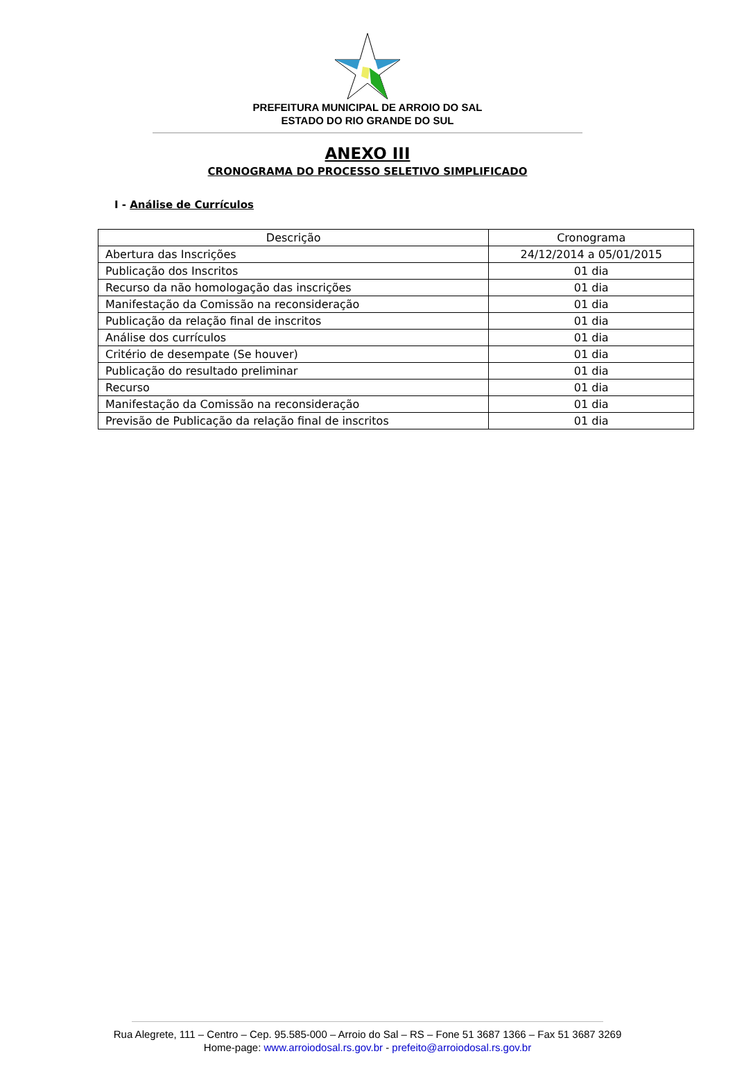PREFEITURA MUNICIPAL DE ARROIO DO SAL
ESTADO DO RIO GRANDE DO SUL
ANEXO III
CRONOGRAMA DO PROCESSO SELETIVO SIMPLIFICADO
I - Análise de Currículos
| Descrição | Cronograma |
| --- | --- |
| Abertura das Inscrições | 24/12/2014 a 05/01/2015 |
| Publicação dos Inscritos | 01 dia |
| Recurso da não homologação das inscrições | 01 dia |
| Manifestação da Comissão na reconsideração | 01 dia |
| Publicação da relação final de inscritos | 01 dia |
| Análise dos currículos | 01 dia |
| Critério de desempate (Se houver) | 01 dia |
| Publicação do resultado preliminar | 01 dia |
| Recurso | 01 dia |
| Manifestação da Comissão na reconsideração | 01 dia |
| Previsão de Publicação da relação final de inscritos | 01 dia |
Rua Alegrete, 111 – Centro – Cep. 95.585-000 – Arroio do Sal – RS – Fone 51 3687 1366 – Fax 51 3687 3269
Home-page: www.arroiodosal.rs.gov.br - prefeito@arroiodosal.rs.gov.br